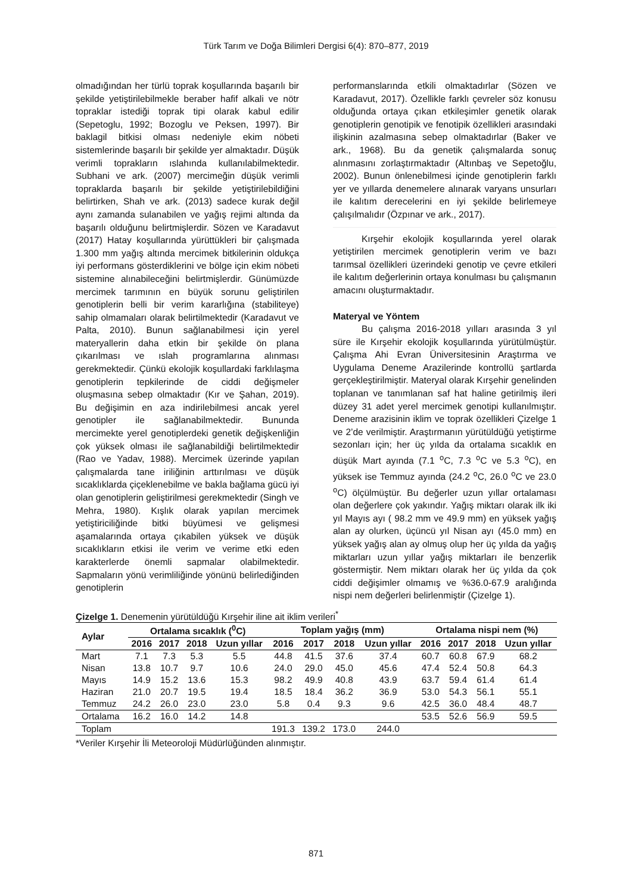Türk Tarım ve Doğa Bilimleri Dergisi 6(4): 870–877, 2019
olmadığından her türlü toprak koşullarında başarılı bir şekilde yetiştirilebilmekle beraber hafif alkali ve nötr topraklar istediği toprak tipi olarak kabul edilir (Sepetoglu, 1992; Bozoglu ve Peksen, 1997). Bir baklagil bitkisi olması nedeniyle ekim nöbeti sistemlerinde başarılı bir şekilde yer almaktadır. Düşük verimli toprakların ıslahında kullanılabilmektedir. Subhani ve ark. (2007) mercimeğin düşük verimli topraklarda başarılı bir şekilde yetiştirilebildiğini belirtirken, Shah ve ark. (2013) sadece kurak değil aynı zamanda sulanabilen ve yağış rejimi altında da başarılı olduğunu belirtmişlerdir. Sözen ve Karadavut (2017) Hatay koşullarında yürüttükleri bir çalışmada 1.300 mm yağış altında mercimek bitkilerinin oldukça iyi performans gösterdiklerini ve bölge için ekim nöbeti sistemine alınabileceğini belirtmişlerdir. Günümüzde mercimek tarımının en büyük sorunu geliştirilen genotiplerin belli bir verim kararlığına (stabiliteye) sahip olmamaları olarak belirtilmektedir (Karadavut ve Palta, 2010). Bunun sağlanabilmesi için yerel materyallerin daha etkin bir şekilde ön plana çıkarılması ve ıslah programlarına alınması gerekmektedir. Çünkü ekolojik koşullardaki farklılaşma genotiplerin tepkilerinde de ciddi değişmeler oluşmasına sebep olmaktadır (Kır ve Şahan, 2019). Bu değişimin en aza indirilebilmesi ancak yerel genotipler ile sağlanabilmektedir. Bununda mercimekte yerel genotiplerdeki genetik değişkenliğin çok yüksek olması ile sağlanabildiği belirtilmektedir (Rao ve Yadav, 1988). Mercimek üzerinde yapılan çalışmalarda tane iriliğinin arttırılması ve düşük sıcaklıklarda çiçeklenebilme ve bakla bağlama gücü iyi olan genotiplerin geliştirilmesi gerekmektedir (Singh ve Mehra, 1980). Kışlık olarak yapılan mercimek yetiştiriciliğinde bitki büyümesi ve gelişmesi aşamalarında ortaya çıkabilen yüksek ve düşük sıcaklıkların etkisi ile verim ve verime etki eden karakterlerde önemli sapmalar olabilmektedir. Sapmaların yönü verimliliğinde yönünü belirlediğinden genotiplerin
performanslarında etkili olmaktadırlar (Sözen ve Karadavut, 2017). Özellikle farklı çevreler söz konusu olduğunda ortaya çıkan etkileşimler genetik olarak genotiplerin genotipik ve fenotipik özellikleri arasındaki ilişkinin azalmasına sebep olmaktadırlar (Baker ve ark., 1968). Bu da genetik çalışmalarda sonuç alınmasını zorlaştırmaktadır (Altınbaş ve Sepetoğlu, 2002). Bunun önlenebilmesi içinde genotiplerin farklı yer ve yıllarda denemelere alınarak varyans unsurları ile kalıtım derecelerini en iyi şekilde belirlemeye çalışılmalıdır (Özpınar ve ark., 2017).
Kırşehir ekolojik koşullarında yerel olarak yetiştirilen mercimek genotiplerin verim ve bazı tarımsal özellikleri üzerindeki genotip ve çevre etkileri ile kalıtım değerlerinin ortaya konulması bu çalışmanın amacını oluşturmaktadır.
Materyal ve Yöntem
Bu çalışma 2016-2018 yılları arasında 3 yıl süre ile Kırşehir ekolojik koşullarında yürütülmüştür. Çalışma Ahi Evran Üniversitesinin Araştırma ve Uygulama Deneme Arazilerinde kontrollü şartlarda gerçekleştirilmiştir. Materyal olarak Kırşehir genelinden toplanan ve tanımlanan saf hat haline getirilmiş ileri düzey 31 adet yerel mercimek genotipi kullanılmıştır. Deneme arazisinin iklim ve toprak özellikleri Çizelge 1 ve 2’de verilmiştir. Araştırmanın yürütüldüğü yetiştirme sezonları için; her üç yılda da ortalama sıcaklık en düşük Mart ayında (7.1 <sup>o</sup>C, 7.3 <sup>o</sup>C ve 5.3 <sup>o</sup>C), en yüksek ise Temmuz ayında (24.2 <sup>o</sup>C, 26.0 <sup>o</sup>C ve 23.0 <sup>o</sup>C) ölçülmüştür. Bu değerler uzun yıllar ortalaması olan değerlere çok yakındır. Yağış miktarı olarak ilk iki yıl Mayıs ayı ( 98.2 mm ve 49.9 mm) en yüksek yağış alan ay olurken, üçüncü yıl Nisan ayı (45.0 mm) en yüksek yağış alan ay olmuş olup her üç yılda da yağış miktarları uzun yıllar yağış miktarları ile benzerlik göstermiştir. Nem miktarı olarak her üç yılda da çok ciddi değişimler olmamış ve %36.0-67.9 aralığında nispi nem değerleri belirlenmiştir (Çizelge 1).
Çizelge 1. Denemenin yürütüldüğü Kırşehir iline ait iklim verileri<sup>*</sup>
| Aylar | Ortalama sıcaklık (<sup>0</sup>C) | | | | Toplam yağış (mm) | | | | Ortalama nispi nem (%) | | | |
| --- | --- | --- | --- | --- | --- | --- | --- | --- | --- | --- | --- | --- |
| | 2016 | 2017 | 2018 | Uzun yıllar | 2016 | 2017 | 2018 | Uzun yıllar | 2016 | 2017 | 2018 | Uzun yıllar |
| Mart | 7.1 | 7.3 | 5.3 | 5.5 | 44.8 | 41.5 | 37.6 | 37.4 | 60.7 | 60.8 | 67.9 | 68.2 |
| Nisan | 13.8 | 10.7 | 9.7 | 10.6 | 24.0 | 29.0 | 45.0 | 45.6 | 47.4 | 52.4 | 50.8 | 64.3 |
| Mayıs | 14.9 | 15.2 | 13.6 | 15.3 | 98.2 | 49.9 | 40.8 | 43.9 | 63.7 | 59.4 | 61.4 | 61.4 |
| Haziran | 21.0 | 20.7 | 19.5 | 19.4 | 18.5 | 18.4 | 36.2 | 36.9 | 53.0 | 54.3 | 56.1 | 55.1 |
| Temmuz | 24.2 | 26.0 | 23.0 | 23.0 | 5.8 | 0.4 | 9.3 | 9.6 | 42.5 | 36.0 | 48.4 | 48.7 |
| Ortalama | 16.2 | 16.0 | 14.2 | 14.8 | | | | | 53.5 | 52.6 | 56.9 | 59.5 |
| Toplam | | | | | 191.3 | 139.2 | 173.0 | 244.0 | | | | |
*Veriler Kırşehir İli Meteoroloji Müdürlüğünden alınmıştır.
871